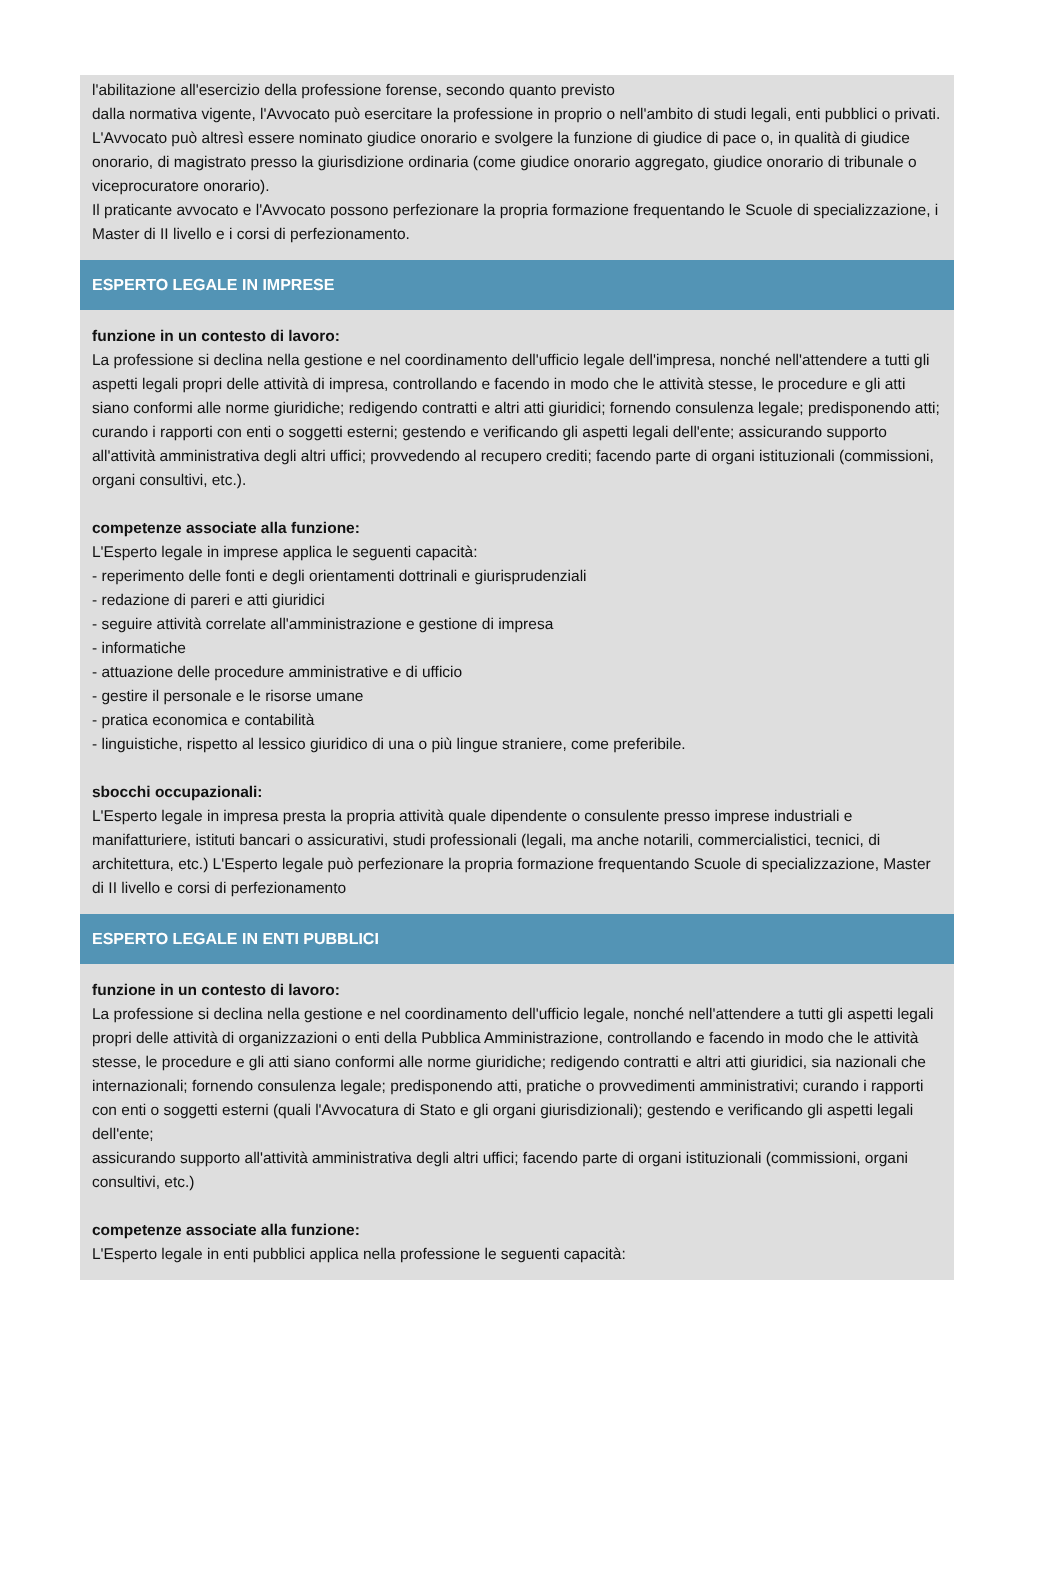l'abilitazione all'esercizio della professione forense, secondo quanto previsto
dalla normativa vigente, l'Avvocato può esercitare la professione in proprio o nell'ambito di studi legali, enti pubblici o privati.
L'Avvocato può altresì essere nominato giudice onorario e svolgere la funzione di giudice di pace o, in qualità di giudice
onorario, di magistrato presso la giurisdizione ordinaria (come giudice onorario aggregato, giudice onorario di tribunale o
viceprocuratore onorario).
Il praticante avvocato e l'Avvocato possono perfezionare la propria formazione frequentando le Scuole di specializzazione, i Master di II livello e i corsi di perfezionamento.
ESPERTO LEGALE IN IMPRESE
funzione in un contesto di lavoro:
La professione si declina nella gestione e nel coordinamento dell'ufficio legale dell'impresa, nonché nell'attendere a tutti gli aspetti legali propri delle attività di impresa, controllando e facendo in modo che le attività stesse, le procedure e gli atti siano conformi alle norme giuridiche; redigendo contratti e altri atti giuridici; fornendo consulenza legale; predisponendo atti; curando i rapporti con enti o soggetti esterni; gestendo e verificando gli aspetti legali dell'ente; assicurando supporto all'attività amministrativa degli altri uffici; provvedendo al recupero crediti; facendo parte di organi istituzionali (commissioni, organi consultivi, etc.).
competenze associate alla funzione:
L'Esperto legale in imprese applica le seguenti capacità:
- reperimento delle fonti e degli orientamenti dottrinali e giurisprudenziali
- redazione di pareri e atti giuridici
- seguire attività correlate all'amministrazione e gestione di impresa
- informatiche
- attuazione delle procedure amministrative e di ufficio
- gestire il personale e le risorse umane
- pratica economica e contabilità
- linguistiche, rispetto al lessico giuridico di una o più lingue straniere, come preferibile.
sbocchi occupazionali:
L'Esperto legale in impresa presta la propria attività quale dipendente o consulente presso imprese industriali e manifatturiere, istituti bancari o assicurativi, studi professionali (legali, ma anche notarili, commercialistici, tecnici, di architettura, etc.) L'Esperto legale può perfezionare la propria formazione frequentando Scuole di specializzazione, Master di II livello e corsi di perfezionamento
ESPERTO LEGALE IN ENTI PUBBLICI
funzione in un contesto di lavoro:
La professione si declina nella gestione e nel coordinamento dell'ufficio legale, nonché nell'attendere a tutti gli aspetti legali propri delle attività di organizzazioni o enti della Pubblica Amministrazione, controllando e facendo in modo che le attività
stesse, le procedure e gli atti siano conformi alle norme giuridiche; redigendo contratti e altri atti giuridici, sia nazionali che internazionali; fornendo consulenza legale; predisponendo atti, pratiche o provvedimenti amministrativi; curando i rapporti con enti o soggetti esterni (quali l'Avvocatura di Stato e gli organi giurisdizionali); gestendo e verificando gli aspetti legali dell'ente;
assicurando supporto all'attività amministrativa degli altri uffici; facendo parte di organi istituzionali (commissioni, organi
consultivi, etc.)
competenze associate alla funzione:
L'Esperto legale in enti pubblici applica nella professione le seguenti capacità: